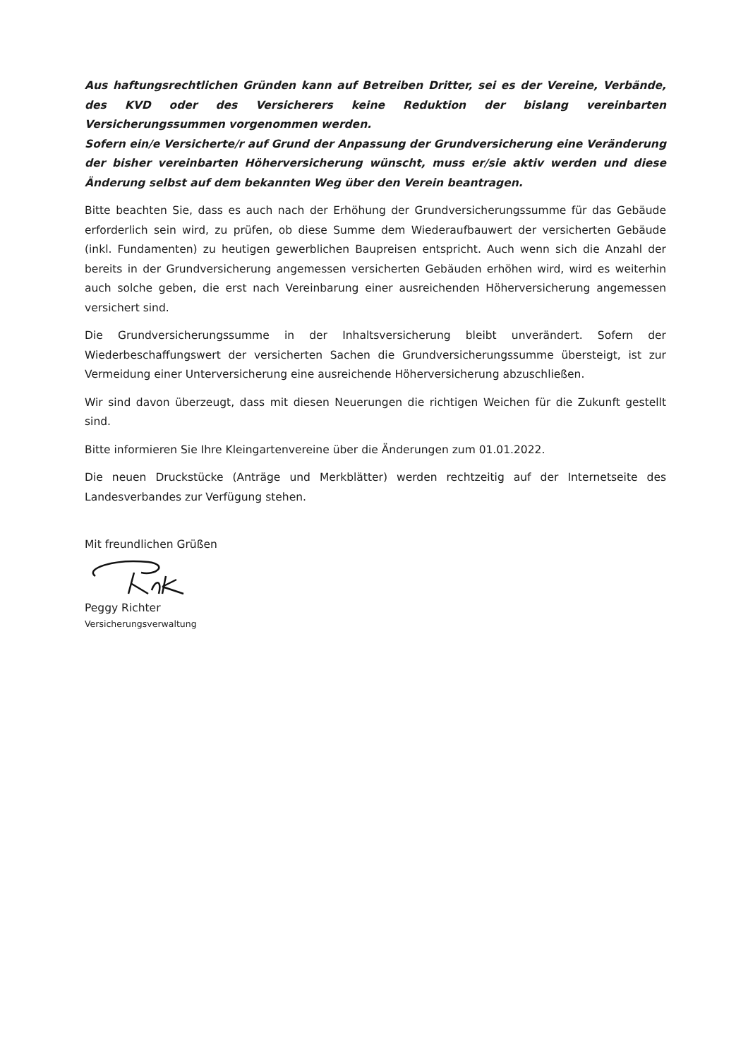Aus haftungsrechtlichen Gründen kann auf Betreiben Dritter, sei es der Vereine, Verbände, des KVD oder des Versicherers keine Reduktion der bislang vereinbarten Versicherungssummen vorgenommen werden.
Sofern ein/e Versicherte/r auf Grund der Anpassung der Grundversicherung eine Veränderung der bisher vereinbarten Höherversicherung wünscht, muss er/sie aktiv werden und diese Änderung selbst auf dem bekannten Weg über den Verein beantragen.
Bitte beachten Sie, dass es auch nach der Erhöhung der Grundversicherungssumme für das Gebäude erforderlich sein wird, zu prüfen, ob diese Summe dem Wiederaufbauwert der versicherten Gebäude (inkl. Fundamenten) zu heutigen gewerblichen Baupreisen entspricht. Auch wenn sich die Anzahl der bereits in der Grundversicherung angemessen versicherten Gebäuden erhöhen wird, wird es weiterhin auch solche geben, die erst nach Vereinbarung einer ausreichenden Höherversicherung angemessen versichert sind.
Die Grundversicherungssumme in der Inhaltsversicherung bleibt unverändert. Sofern der Wiederbeschaffungswert der versicherten Sachen die Grundversicherungssumme übersteigt, ist zur Vermeidung einer Unterversicherung eine ausreichende Höherversicherung abzuschließen.
Wir sind davon überzeugt, dass mit diesen Neuerungen die richtigen Weichen für die Zukunft gestellt sind.
Bitte informieren Sie Ihre Kleingartenvereine über die Änderungen zum 01.01.2022.
Die neuen Druckstücke (Anträge und Merkblätter) werden rechtzeitig auf der Internetseite des Landesverbandes zur Verfügung stehen.
Mit freundlichen Grüßen
Peggy Richter
Versicherungsverwaltung